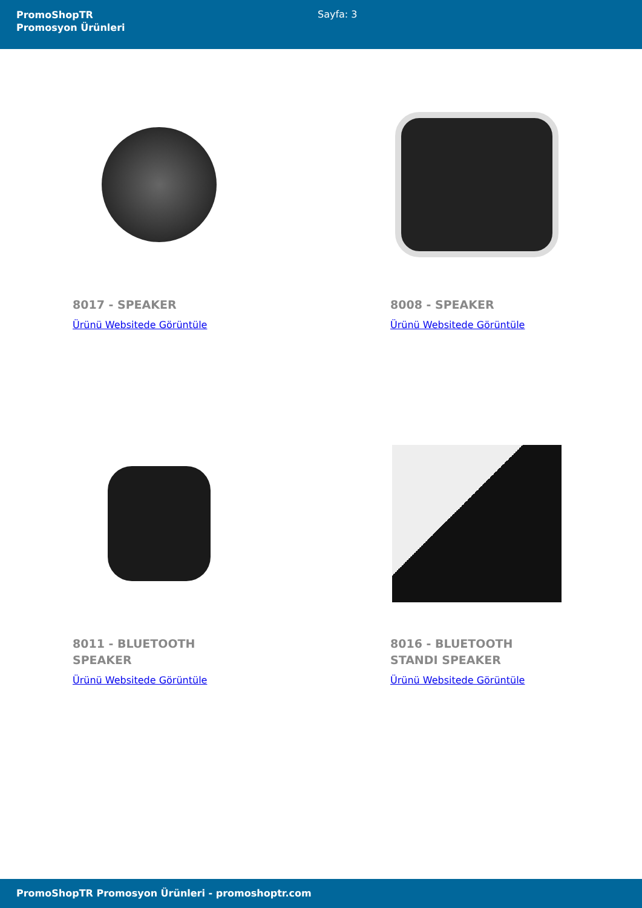PromoShopTR
Promosyon Ürünleri
Sayfa: 3
8017 - SPEAKER
Ürünü Websitede Görüntüle
8008 - SPEAKER
Ürünü Websitede Görüntüle
8011 - BLUETOOTH SPEAKER
Ürünü Websitede Görüntüle
8016 - BLUETOOTH STANDI SPEAKER
Ürünü Websitede Görüntüle
PromoShopTR Promosyon Ürünleri - promoshoptr.com